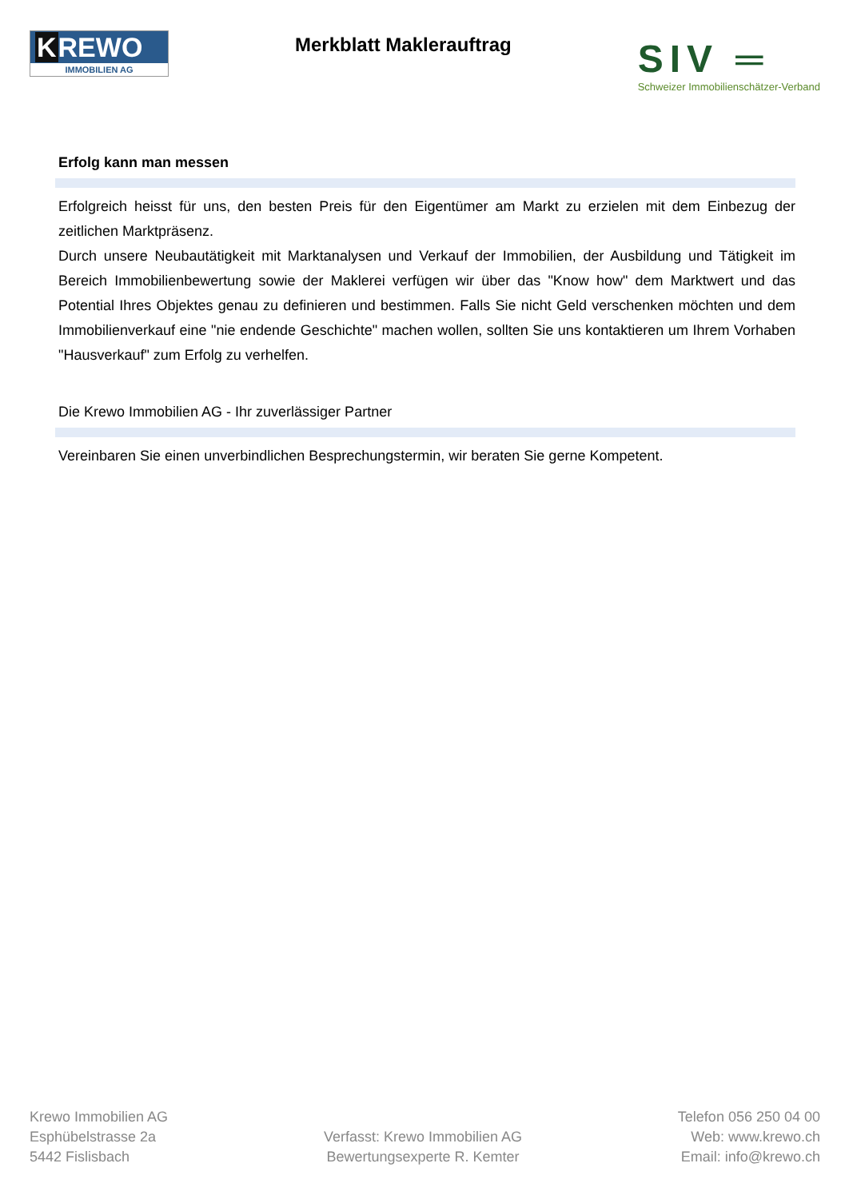KREWO
IMMOBILIEN AG
Merkblatt Maklerauftrag
SIV ═
Schweizer Immobilienschätzer-Verband
Erfolg kann man messen
Erfolgreich heisst für uns, den besten Preis für den Eigentümer am Markt zu erzielen mit dem Einbezug der zeitlichen Marktpräsenz.
Durch unsere Neubautätigkeit mit Marktanalysen und Verkauf der Immobilien, der Ausbildung und Tätigkeit im Bereich Immobilienbewertung sowie der Maklerei verfügen wir über das "Know how" dem Marktwert und das Potential Ihres Objektes genau zu definieren und bestimmen. Falls Sie nicht Geld verschenken möchten und dem Immobilienverkauf eine "nie endende Geschichte" machen wollen, sollten Sie uns kontaktieren um Ihrem Vorhaben "Hausverkauf" zum Erfolg zu verhelfen.
Die Krewo Immobilien AG - Ihr zuverlässiger Partner
Vereinbaren Sie einen unverbindlichen Besprechungstermin, wir beraten Sie gerne Kompetent.
Krewo Immobilien AG
Esphübelstrasse 2a
5442 Fislisbach
Verfasst: Krewo Immobilien AG
Bewertungsexperte R. Kemter
Telefon 056 250 04 00
Web: www.krewo.ch
Email: info@krewo.ch